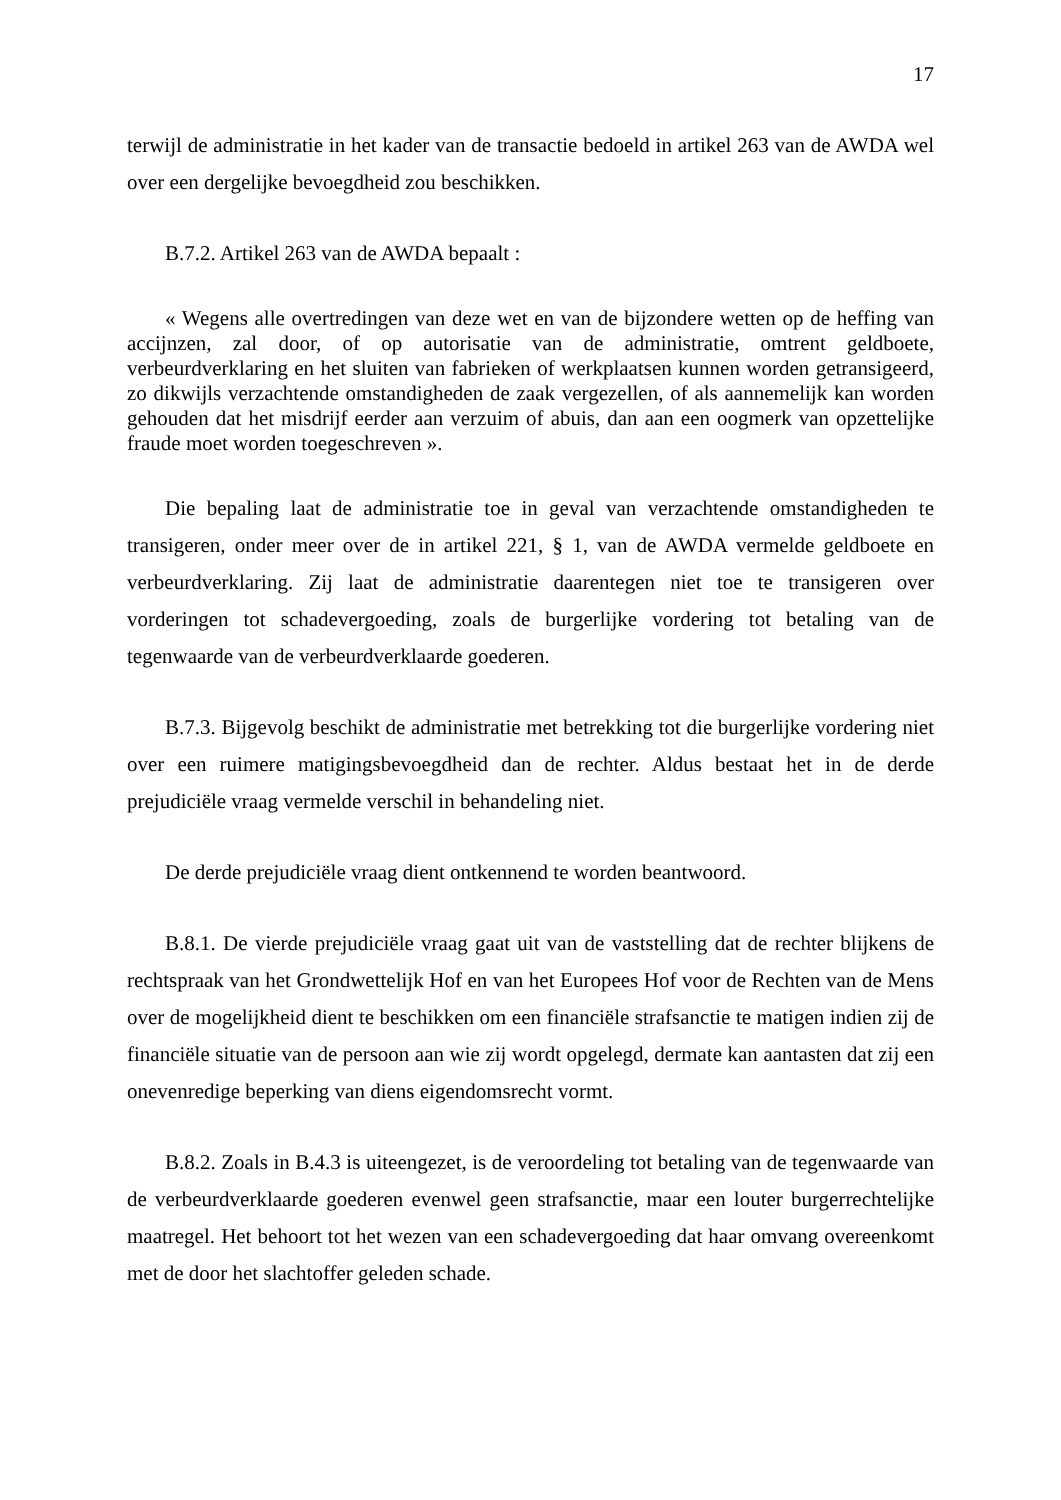17
terwijl de administratie in het kader van de transactie bedoeld in artikel 263 van de AWDA wel over een dergelijke bevoegdheid zou beschikken.
B.7.2. Artikel 263 van de AWDA bepaalt :
« Wegens alle overtredingen van deze wet en van de bijzondere wetten op de heffing van accijnzen, zal door, of op autorisatie van de administratie, omtrent geldboete, verbeurdverklaring en het sluiten van fabrieken of werkplaatsen kunnen worden getransigeerd, zo dikwijls verzachtende omstandigheden de zaak vergezellen, of als aannemelijk kan worden gehouden dat het misdrijf eerder aan verzuim of abuis, dan aan een oogmerk van opzettelijke fraude moet worden toegeschreven ».
Die bepaling laat de administratie toe in geval van verzachtende omstandigheden te transigeren, onder meer over de in artikel 221, § 1, van de AWDA vermelde geldboete en verbeurdverklaring. Zij laat de administratie daarentegen niet toe te transigeren over vorderingen tot schadevergoeding, zoals de burgerlijke vordering tot betaling van de tegenwaarde van de verbeurdverklaarde goederen.
B.7.3. Bijgevolg beschikt de administratie met betrekking tot die burgerlijke vordering niet over een ruimere matigingsbevoegdheid dan de rechter. Aldus bestaat het in de derde prejudiciële vraag vermelde verschil in behandeling niet.
De derde prejudiciële vraag dient ontkennend te worden beantwoord.
B.8.1. De vierde prejudiciële vraag gaat uit van de vaststelling dat de rechter blijkens de rechtspraak van het Grondwettelijk Hof en van het Europees Hof voor de Rechten van de Mens over de mogelijkheid dient te beschikken om een financiële strafsanctie te matigen indien zij de financiële situatie van de persoon aan wie zij wordt opgelegd, dermate kan aantasten dat zij een onevenredige beperking van diens eigendomsrecht vormt.
B.8.2. Zoals in B.4.3 is uiteengezet, is de veroordeling tot betaling van de tegenwaarde van de verbeurdverklaarde goederen evenwel geen strafsanctie, maar een louter burgerrechtelijke maatregel. Het behoort tot het wezen van een schadevergoeding dat haar omvang overeenkomt met de door het slachtoffer geleden schade.